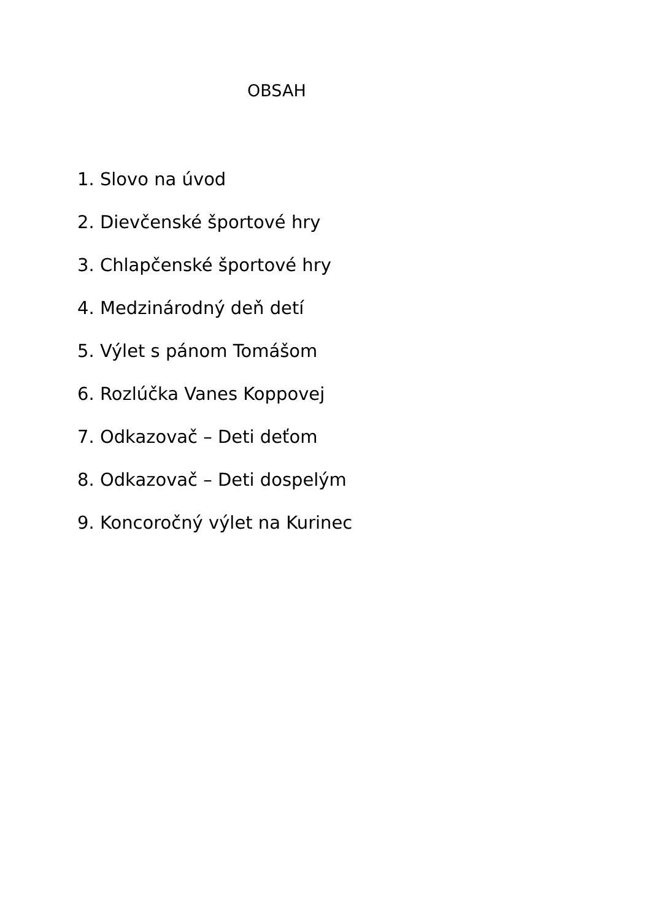OBSAH
1. Slovo na úvod
2. Dievčenské športové hry
3. Chlapčenské športové hry
4. Medzinárodný deň detí
5. Výlet s pánom Tomášom
6. Rozlúčka Vanes Koppovej
7. Odkazovač – Deti deťom
8. Odkazovač – Deti dospelým
9. Koncoročný výlet na Kurinec